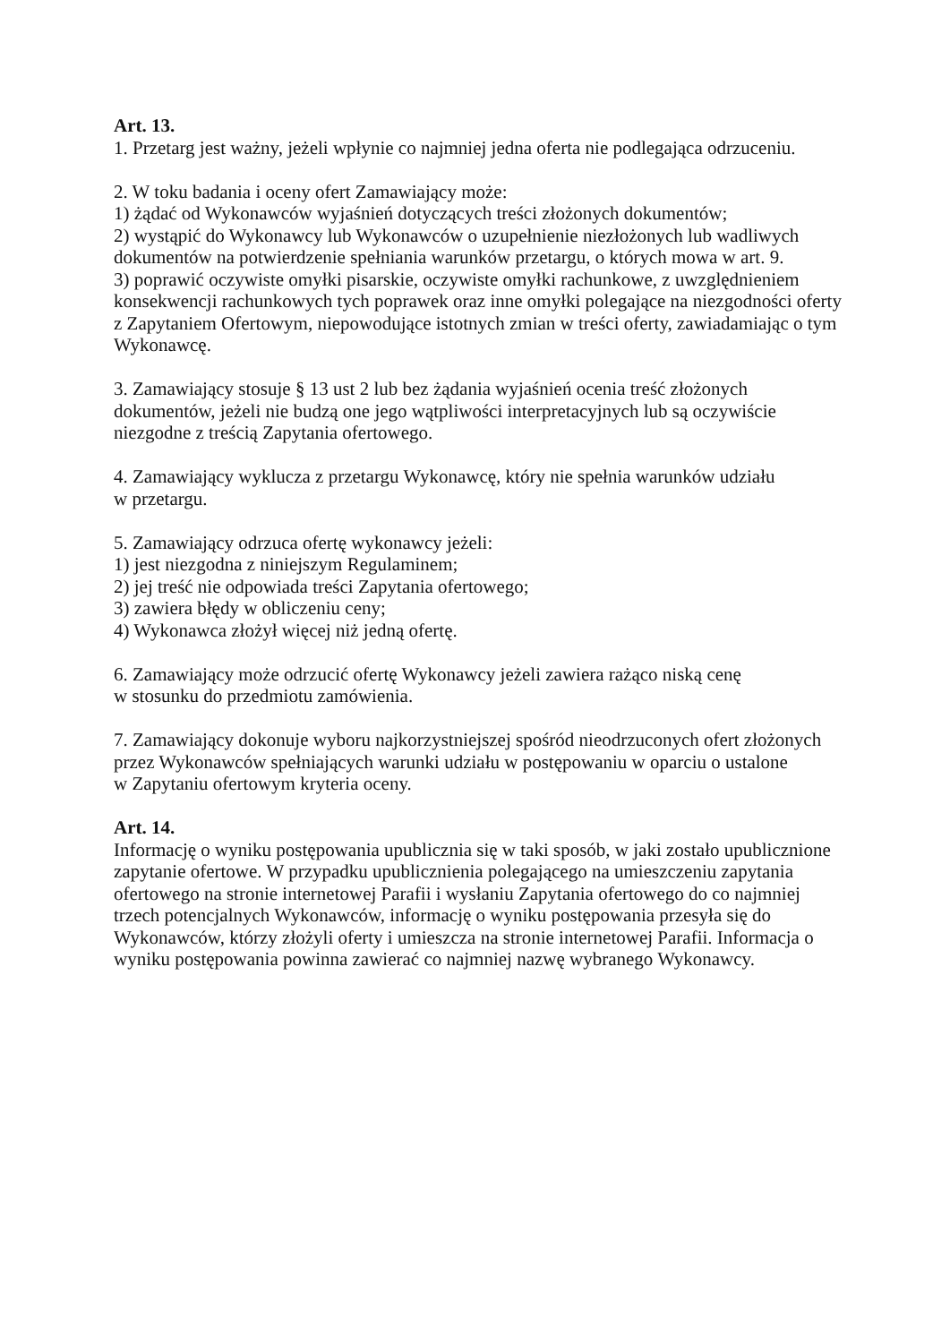Art. 13.
1. Przetarg jest ważny, jeżeli wpłynie co najmniej jedna oferta nie podlegająca odrzuceniu.
2. W toku badania i oceny ofert Zamawiający może:
1) żądać od Wykonawców wyjaśnień dotyczących treści złożonych dokumentów;
2) wystąpić do Wykonawcy lub Wykonawców o uzupełnienie niezłożonych lub wadliwych dokumentów na potwierdzenie spełniania warunków przetargu, o których mowa w art. 9.
3) poprawić oczywiste omyłki pisarskie, oczywiste omyłki rachunkowe, z uwzględnieniem konsekwencji rachunkowych tych poprawek oraz inne omyłki polegające na niezgodności oferty z Zapytaniem Ofertowym, niepowodujące istotnych zmian w treści oferty, zawiadamiając o tym Wykonawcę.
3. Zamawiający stosuje § 13 ust 2 lub bez żądania wyjaśnień ocenia treść złożonych dokumentów, jeżeli nie budzą one jego wątpliwości interpretacyjnych lub są oczywiście niezgodne z treścią Zapytania ofertowego.
4. Zamawiający wyklucza z przetargu Wykonawcę, który nie spełnia warunków udziału
w przetargu.
5. Zamawiający odrzuca ofertę wykonawcy jeżeli:
1) jest niezgodna z niniejszym Regulaminem;
2) jej treść nie odpowiada treści Zapytania ofertowego;
3) zawiera błędy w obliczeniu ceny;
4) Wykonawca złożył więcej niż jedną ofertę.
6. Zamawiający może odrzucić ofertę Wykonawcy jeżeli zawiera rażąco niską cenę
w stosunku do przedmiotu zamówienia.
7. Zamawiający dokonuje wyboru najkorzystniejszej spośród nieodrzuconych ofert złożonych przez Wykonawców spełniających warunki udziału w postępowaniu w oparciu o ustalone
w Zapytaniu ofertowym kryteria oceny.
Art. 14.
Informację o wyniku postępowania upublicznia się w taki sposób, w jaki zostało upublicznione zapytanie ofertowe. W przypadku upublicznienia polegającego na umieszczeniu zapytania ofertowego na stronie internetowej Parafii i wysłaniu Zapytania ofertowego do co najmniej trzech potencjalnych Wykonawców, informację o wyniku postępowania przesyła się do Wykonawców, którzy złożyli oferty i umieszcza na stronie internetowej Parafii. Informacja o wyniku postępowania powinna zawierać co najmniej nazwę wybranego Wykonawcy.